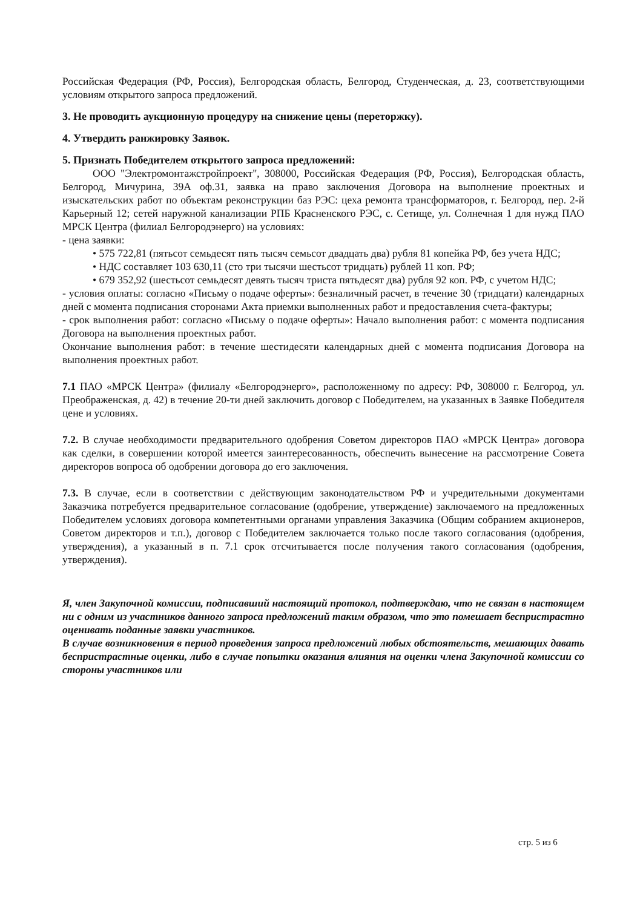Российская Федерация (РФ, Россия), Белгородская область, Белгород, Студенческая, д. 23, соответствующими условиям открытого запроса предложений.
3. Не проводить аукционную процедуру на снижение цены (переторжку).
4. Утвердить ранжировку Заявок.
5. Признать Победителем открытого запроса предложений:
ООО "Электромонтажстройпроект", 308000, Российская Федерация (РФ, Россия), Белгородская область, Белгород, Мичурина, 39А оф.31, заявка на право заключения Договора на выполнение проектных и изыскательских работ по объектам реконструкции баз РЭС: цеха ремонта трансформаторов, г. Белгород, пер. 2-й Карьерный 12; сетей наружной канализации РПБ Красненского РЭС, с. Сетище, ул. Солнечная 1 для нужд ПАО МРСК Центра (филиал Белгородэнерго) на условиях:
- цена заявки:
• 575 722,81 (пятьсот семьдесят пять тысяч семьсот двадцать два) рубля 81 копейка РФ, без учета НДС;
• НДС составляет 103 630,11 (сто три тысячи шестьсот тридцать) рублей 11 коп. РФ;
• 679 352,92 (шестьсот семьдесят девять тысяч триста пятьдесят два) рубля 92 коп. РФ, с учетом НДС;
- условия оплаты: согласно «Письму о подаче оферты»: безналичный расчет, в течение 30 (тридцати) календарных дней с момента подписания сторонами Акта приемки выполненных работ и предоставления счета-фактуры;
- срок выполнения работ: согласно «Письму о подаче оферты»: Начало выполнения работ: с момента подписания Договора на выполнения проектных работ.
Окончание выполнения работ: в течение шестидесяти календарных дней с момента подписания Договора на выполнения проектных работ.
7.1 ПАО «МРСК Центра» (филиалу «Белгородэнерго», расположенному по адресу: РФ, 308000 г. Белгород, ул. Преображенская, д. 42) в течение 20-ти дней заключить договор с Победителем, на указанных в Заявке Победителя цене и условиях.
7.2. В случае необходимости предварительного одобрения Советом директоров ПАО «МРСК Центра» договора как сделки, в совершении которой имеется заинтересованность, обеспечить вынесение на рассмотрение Совета директоров вопроса об одобрении договора до его заключения.
7.3. В случае, если в соответствии с действующим законодательством РФ и учредительными документами Заказчика потребуется предварительное согласование (одобрение, утверждение) заключаемого на предложенных Победителем условиях договора компетентными органами управления Заказчика (Общим собранием акционеров, Советом директоров и т.п.), договор с Победителем заключается только после такого согласования (одобрения, утверждения), а указанный в п. 7.1 срок отсчитывается после получения такого согласования (одобрения, утверждения).
Я, член Закупочной комиссии, подписавший настоящий протокол, подтверждаю, что не связан в настоящем ни с одним из участников данного запроса предложений таким образом, что это помешает беспристрастно оценивать поданные заявки участников.
В случае возникновения в период проведения запроса предложений любых обстоятельств, мешающих давать беспристрастные оценки, либо в случае попытки оказания влияния на оценки члена Закупочной комиссии со стороны участников или
стр. 5 из 6